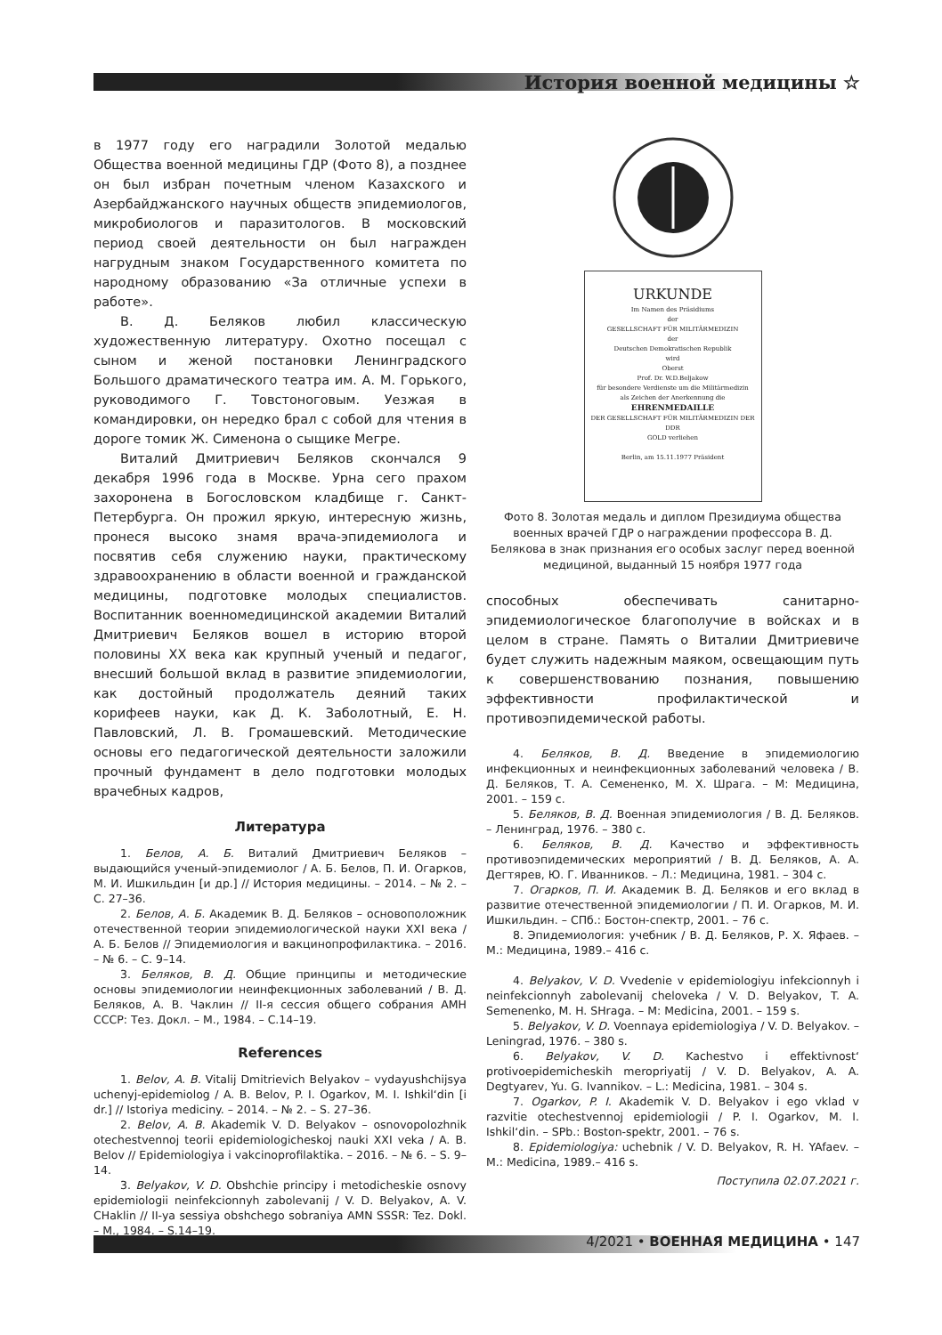История военной медицины ☆
в 1977 году его наградили Золотой медалью Общества военной медицины ГДР (Фото 8), а позднее он был избран почетным членом Казахского и Азербайджанского научных обществ эпидемиологов, микробиологов и паразитологов. В московский период своей деятельности он был награжден нагрудным знаком Государственного комитета по народному образованию «За отличные успехи в работе».
В. Д. Беляков любил классическую художественную литературу. Охотно посещал с сыном и женой постановки Ленинградского Большого драматического театра им. А. М. Горького, руководимого Г. Товстоноговым. Уезжая в командировки, он нередко брал с собой для чтения в дороге томик Ж. Сименона о сыщике Мегре.
Виталий Дмитриевич Беляков скончался 9 декабря 1996 года в Москве. Урна сего прахом захоронена в Богословском кладбище г. Санкт-Петербурга. Он прожил яркую, интересную жизнь, пронеся высоко знамя врача-эпидемиолога и посвятив себя служению науки, практическому здравоохранению в области военной и гражданской медицины, подготовке молодых специалистов. Воспитанник военномедицинской академии Виталий Дмитриевич Беляков вошел в историю второй половины XX века как крупный ученый и педагог, внесший большой вклад в развитие эпидемиологии, как достойный продолжатель деяний таких корифеев науки, как Д. К. Заболотный, Е. Н. Павловский, Л. В. Громашевский. Методические основы его педагогической деятельности заложили прочный фундамент в дело подготовки молодых врачебных кадров,
Литература
1. Белов, А. Б. Виталий Дмитриевич Беляков – выдающийся ученый-эпидемиолог / А. Б. Белов, П. И. Огарков, М. И. Ишкильдин [и др.] // История медицины. – 2014. – № 2. – С. 27–36.
2. Белов, А. Б. Академик В. Д. Беляков – основоположник отечественной теории эпидемиологической науки XXI века / А. Б. Белов // Эпидемиология и вакцинопрофилактика. – 2016. – № 6. – С. 9–14.
3. Беляков, В. Д. Общие принципы и методические основы эпидемиологии неинфекционных заболеваний / В. Д. Беляков, А. В. Чаклин // II-я сессия общего собрания АМН СССР: Тез. Докл. – М., 1984. – С.14–19.
References
1. Belov, A. B. Vitalij Dmitrievich Belyakov – vydayushchijsya uchenyj-epidemiolog / A. B. Belov, P. I. Ogarkov, M. I. Ishkil‘din [i dr.] // Istoriya mediciny. – 2014. – № 2. – S. 27–36.
2. Belov, A. B. Akademik V. D. Belyakov – osnovopolozhnik otechestvennoj teorii epidemiologicheskoj nauki XXI veka / A. B. Belov // Epidemiologiya i vakcinoprofilaktika. – 2016. – № 6. – S. 9–14.
3. Belyakov, V. D. Obshchie principy i metodicheskie osnovy epidemiologii neinfekcionnyh zabolevanij / V. D. Belyakov, A. V. CHaklin // II-ya sessiya obshchego sobraniya AMN SSSR: Tez. Dokl. – M., 1984. – S.14–19.
URKUNDE
Im Namen des Präsidiums
der
GESELLSCHAFT FÜR MILITÄRMEDIZIN
der
Deutschen Demokratischen Republik
wird
Oberst
Prof. Dr. W.D.Beljakow
für besondere Verdienste um die Militärmedizin
als Zeichen der Anerkennung die
EHRENMEDAILLE
DER GESELLSCHAFT FÜR MILITÄRMEDIZIN DER DDR
GOLD verliehen
Berlin, am 15.11.1977 Präsident
Фото 8. Золотая медаль и диплом Президиума общества военных врачей ГДР о награждении профессора В. Д. Белякова в знак признания его особых заслуг перед военной медициной, выданный 15 ноября 1977 года
способных обеспечивать санитарно-эпидемиологическое благополучие в войсках и в целом в стране. Память о Виталии Дмитриевиче будет служить надежным маяком, освещающим путь к совершенствованию познания, повышению эффективности профилактической и противоэпидемической работы.
4. Беляков, В. Д. Введение в эпидемиологию инфекционных и неинфекционных заболеваний человека / В. Д. Беляков, Т. А. Семененко, М. Х. Шрага. – М: Медицина, 2001. – 159 с.
5. Беляков, В. Д. Военная эпидемиология / В. Д. Беляков. – Ленинград, 1976. – 380 с.
6. Беляков, В. Д. Качество и эффективность противоэпидемических мероприятий / В. Д. Беляков, А. А. Дегтярев, Ю. Г. Иванников. – Л.: Медицина, 1981. – 304 с.
7. Огарков, П. И. Академик В. Д. Беляков и его вклад в развитие отечественной эпидемиологии / П. И. Огарков, М. И. Ишкильдин. – СПб.: Бостон-спектр, 2001. – 76 с.
8. Эпидемиология: учебник / В. Д. Беляков, Р. Х. Яфаев. – М.: Медицина, 1989.– 416 с.
4. Belyakov, V. D. Vvedenie v epidemiologiyu infekcionnyh i neinfekcionnyh zabolevanij cheloveka / V. D. Belyakov, T. A. Semenenko, M. H. SHraga. – M: Medicina, 2001. – 159 s.
5. Belyakov, V. D. Voennaya epidemiologiya / V. D. Belyakov. – Leningrad, 1976. – 380 s.
6. Belyakov, V. D. Kachestvo i effektivnost‘ protivoepidemicheskih meropriyatij / V. D. Belyakov, A. A. Degtyarev, Yu. G. Ivannikov. – L.: Medicina, 1981. – 304 s.
7. Ogarkov, P. I. Akademik V. D. Belyakov i ego vklad v razvitie otechestvennoj epidemiologii / P. I. Ogarkov, M. I. Ishkil‘din. – SPb.: Boston-spektr, 2001. – 76 s.
8. Epidemiologiya: uchebnik / V. D. Belyakov, R. H. YAfaev. – M.: Medicina, 1989.– 416 s.
Поступила 02.07.2021 г.
4/2021 • ВОЕННАЯ МЕДИЦИНА • 147